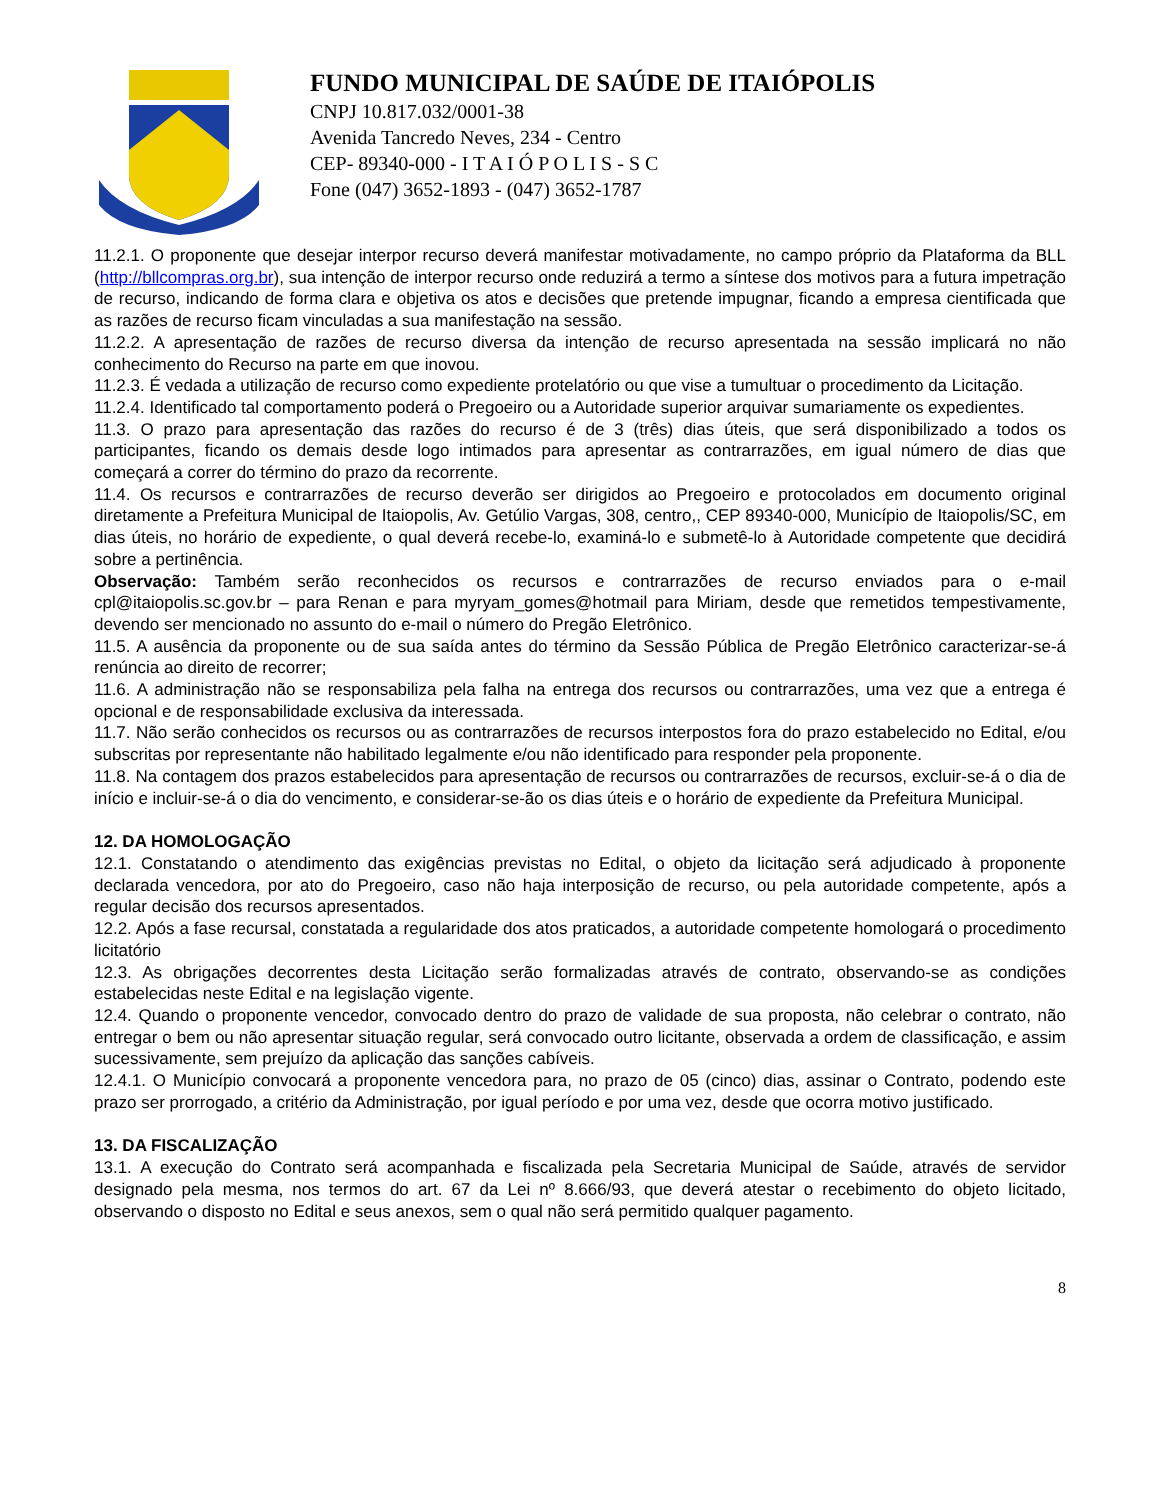FUNDO MUNICIPAL DE SAÚDE DE ITAIÓPOLIS
CNPJ 10.817.032/0001-38
Avenida Tancredo Neves, 234 - Centro
CEP- 89340-000 - I T A I Ó P O L I S - S C
Fone (047) 3652-1893 - (047) 3652-1787
11.2.1. O proponente que desejar interpor recurso deverá manifestar motivadamente, no campo próprio da Plataforma da BLL (http://bllcompras.org.br), sua intenção de interpor recurso onde reduzirá a termo a síntese dos motivos para a futura impetração de recurso, indicando de forma clara e objetiva os atos e decisões que pretende impugnar, ficando a empresa cientificada que as razões de recurso ficam vinculadas a sua manifestação na sessão.
11.2.2. A apresentação de razões de recurso diversa da intenção de recurso apresentada na sessão implicará no não conhecimento do Recurso na parte em que inovou.
11.2.3. É vedada a utilização de recurso como expediente protelatório ou que vise a tumultuar o procedimento da Licitação.
11.2.4. Identificado tal comportamento poderá o Pregoeiro ou a Autoridade superior arquivar sumariamente os expedientes.
11.3. O prazo para apresentação das razões do recurso é de 3 (três) dias úteis, que será disponibilizado a todos os participantes, ficando os demais desde logo intimados para apresentar as contrarrazões, em igual número de dias que começará a correr do término do prazo da recorrente.
11.4. Os recursos e contrarrazões de recurso deverão ser dirigidos ao Pregoeiro e protocolados em documento original diretamente a Prefeitura Municipal de Itaiopolis, Av. Getúlio Vargas, 308, centro,, CEP 89340-000, Município de Itaiopolis/SC, em dias úteis, no horário de expediente, o qual deverá recebe-lo, examiná-lo e submetê-lo à Autoridade competente que decidirá sobre a pertinência.
Observação: Também serão reconhecidos os recursos e contrarrazões de recurso enviados para o e-mail cpl@itaiopolis.sc.gov.br – para Renan e para myryam_gomes@hotmail para Miriam, desde que remetidos tempestivamente, devendo ser mencionado no assunto do e-mail o número do Pregão Eletrônico.
11.5. A ausência da proponente ou de sua saída antes do término da Sessão Pública de Pregão Eletrônico caracterizar-se-á renúncia ao direito de recorrer;
11.6. A administração não se responsabiliza pela falha na entrega dos recursos ou contrarrazões, uma vez que a entrega é opcional e de responsabilidade exclusiva da interessada.
11.7. Não serão conhecidos os recursos ou as contrarrazões de recursos interpostos fora do prazo estabelecido no Edital, e/ou subscritas por representante não habilitado legalmente e/ou não identificado para responder pela proponente.
11.8. Na contagem dos prazos estabelecidos para apresentação de recursos ou contrarrazões de recursos, excluir-se-á o dia de início e incluir-se-á o dia do vencimento, e considerar-se-ão os dias úteis e o horário de expediente da Prefeitura Municipal.
12. DA HOMOLOGAÇÃO
12.1. Constatando o atendimento das exigências previstas no Edital, o objeto da licitação será adjudicado à proponente declarada vencedora, por ato do Pregoeiro, caso não haja interposição de recurso, ou pela autoridade competente, após a regular decisão dos recursos apresentados.
12.2. Após a fase recursal, constatada a regularidade dos atos praticados, a autoridade competente homologará o procedimento licitatório
12.3. As obrigações decorrentes desta Licitação serão formalizadas através de contrato, observando-se as condições estabelecidas neste Edital e na legislação vigente.
12.4. Quando o proponente vencedor, convocado dentro do prazo de validade de sua proposta, não celebrar o contrato, não entregar o bem ou não apresentar situação regular, será convocado outro licitante, observada a ordem de classificação, e assim sucessivamente, sem prejuízo da aplicação das sanções cabíveis.
12.4.1. O Município convocará a proponente vencedora para, no prazo de 05 (cinco) dias, assinar o Contrato, podendo este prazo ser prorrogado, a critério da Administração, por igual período e por uma vez, desde que ocorra motivo justificado.
13. DA FISCALIZAÇÃO
13.1. A execução do Contrato será acompanhada e fiscalizada pela Secretaria Municipal de Saúde, através de servidor designado pela mesma, nos termos do art. 67 da Lei nº 8.666/93, que deverá atestar o recebimento do objeto licitado, observando o disposto no Edital e seus anexos, sem o qual não será permitido qualquer pagamento.
8